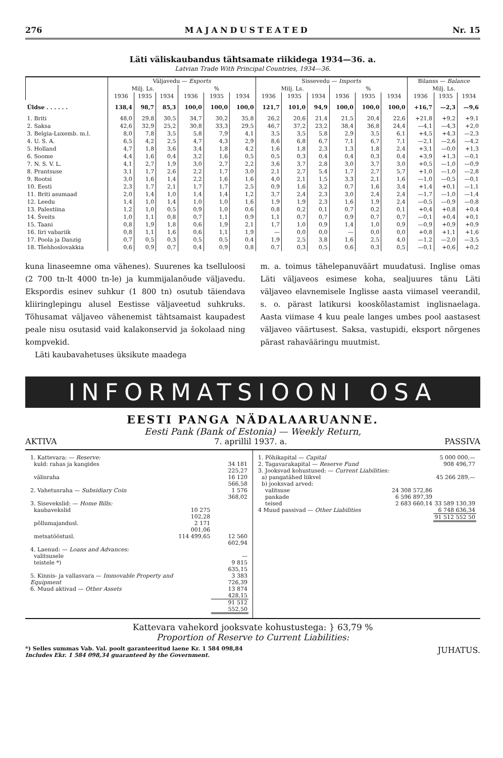276 MAJANDUSTEATED Nr. 15
Läti väliskaubandus tähtsamate riikidega 1934—36. a.
Latvian Trade With Principal Countries, 1934—36.
| | Väljavedu — Exports | | | | | | Sissevedu — Imports | | | | | | Bilanss — Balance | | |
| --- | --- | --- | --- | --- | --- | --- | --- | --- | --- | --- | --- | --- | --- | --- | --- |
| | Milj. Ls. | | | % | | | Milj. Ls. | | | % | | | Milj. Ls. | | |
| | 1936 | 1935 | 1934 | 1936 | 1935 | 1934 | 1936 | 1935 | 1934 | 1936 | 1935 | 1934 | 1936 | 1935 | 1934 |
| Üldse . . . . . . | 138,4 | 98,7 | 85,3 | 100,0 | 100,0 | 100,0 | 121,7 | 101,0 | 94,9 | 100,0 | 100,0 | 100,0 | +16,7 | —2,3 | —9,6 |
| 1. Briti | 48,0 | 29,8 | 30,5 | 34,7 | 30,2 | 35,8 | 26,2 | 20,6 | 21,4 | 21,5 | 20,4 | 22,6 | +21,8 | +9,2 | +9,1 |
| 2. Saksa | 42,6 | 32,9 | 25,2 | 30,8 | 33,3 | 29,5 | 46,7 | 37,2 | 23,2 | 38,4 | 36,8 | 24,4 | —4,1 | —4,3 | +2,0 |
| 3. Belgia-Luxemb. m.l. | 8,0 | 7,8 | 3,5 | 5,8 | 7,9 | 4,1 | 3,5 | 3,5 | 5,8 | 2,9 | 3,5 | 6,1 | +4,5 | +4,3 | —2,3 |
| 4. U. S. A. | 6,5 | 4,2 | 2,5 | 4,7 | 4,3 | 2,9 | 8,6 | 6,8 | 6,7 | 7,1 | 6,7 | 7,1 | —2,1 | —2,6 | —4,2 |
| 5. Holland | 4,7 | 1,8 | 3,6 | 3,4 | 1,8 | 4,2 | 1,6 | 1,8 | 2,3 | 1,3 | 1,8 | 2,4 | +3,1 | —0,0 | +1,3 |
| 6. Soome | 4,4 | 1,6 | 0,4 | 3,2 | 1,6 | 0,5 | 0,5 | 0,3 | 0,4 | 0,4 | 0,3 | 0,4 | +3,9 | +1,3 | —0,1 |
| 7. N. S. V. L. | 4,1 | 2,7 | 1,9 | 3,0 | 2,7 | 2,2 | 3,6 | 3,7 | 2,8 | 3,0 | 3,7 | 3,0 | +0,5 | —1,0 | —0,9 |
| 8. Prantsuse | 3,1 | 1,7 | 2,6 | 2,2 | 1,7 | 3,0 | 2,1 | 2,7 | 5,4 | 1,7 | 2,7 | 5,7 | +1,0 | —1,0 | —2,8 |
| 9. Rootsi | 3,0 | 1,6 | 1,4 | 2,2 | 1,6 | 1,6 | 4,0 | 2,1 | 1,5 | 3,3 | 2,1 | 1,6 | —1,0 | —0,5 | —0,1 |
| 10. Eesti | 2,3 | 1,7 | 2,1 | 1,7 | 1,7 | 2,5 | 0,9 | 1,6 | 3,2 | 0,7 | 1,6 | 3,4 | +1,4 | +0,1 | —1,1 |
| 11. Briti asumaad | 2,0 | 1,4 | 1,0 | 1,4 | 1,4 | 1,2 | 3,7 | 2,4 | 2,3 | 3,0 | 2,4 | 2,4 | —1,7 | —1,0 | —1,4 |
| 12. Leedu | 1,4 | 1,0 | 1,4 | 1,0 | 1,0 | 1,6 | 1,9 | 1,9 | 2,3 | 1,6 | 1,9 | 2,4 | —0,5 | —0,9 | —0,8 |
| 13. Palestiina | 1,2 | 1,0 | 0,5 | 0,9 | 1,0 | 0,6 | 0,8 | 0,2 | 0,1 | 0,7 | 0,2 | 0,1 | +0,4 | +0,8 | +0,4 |
| 14. Šveits | 1,0 | 1,1 | 0,8 | 0,7 | 1,1 | 0,9 | 1,1 | 0,7 | 0,7 | 0,9 | 0,7 | 0,7 | —0,1 | +0,4 | +0,1 |
| 15. Taani | 0,8 | 1,9 | 1,8 | 0,6 | 1,9 | 2,1 | 1,7 | 1,0 | 0,9 | 1,4 | 1,0 | 0,9 | —0,9 | +0,9 | +0,9 |
| 16. Iiri vabariik | 0,8 | 1,1 | 1,6 | 0,6 | 1,1 | 1,9 | — | 0,0 | 0,0 | — | 0,0 | 0,0 | +0,8 | +1,1 | +1,6 |
| 17. Poola ja Danzig | 0,7 | 0,5 | 0,3 | 0,5 | 0,5 | 0,4 | 1,9 | 2,5 | 3,8 | 1,6 | 2,5 | 4,0 | —1,2 | —2,0 | —3,5 |
| 18. Tšehhoslovakkia | 0,6 | 0,9 | 0,7 | 0,4 | 0,9 | 0,8 | 0,7 | 0,3 | 0,5 | 0,6 | 0,3 | 0,5 | —0,1 | +0,6 | +0,2 |
kuna linaseemne oma vähenes). Suurenes ka tselluloosi (2 700 tn-lt 4000 tn-le) ja kummijalanõude väljavedu. Ekspordis esinev suhkur (1 800 tn) osutub täiendava kliiringlepingu alusel Eestisse väljaveetud suhkruks. Tõhusamat väljaveo vähenemist tähtsamaist kaupadest peale nisu osutasid vaid kalakonservid ja šokolaad ning kompvekid.
Läti kaubavahetuses üksikute maadega
m. a. toimus tähelepanuväärt muudatusi. Inglise omas Läti väljaveos esimese koha, sealjuures tänu Läti väljaveo elavnemisele Inglisse aasta viimasel veerandil, s. o. pärast latikursi kooskõlastamist inglisnaelaga. Aasta viimase 4 kuu peale langes umbes pool aastasest väljaveo väärtusest. Saksa, vastupidi, eksport nõrgenes pärast rahavääringu muutmist.
INFORMATSIOONI OSA
EESTI PANGA NÄDALAARUANNE.
Eesti Pank (Bank of Estonia) — Weekly Return,
AKTIVA 7. aprillil 1937. a. PASSIVA
| 1. Kattevara: — Reserve: | | |
| kuld: rahas ja kangides | | 34 181 225,27 |
| välisraha | | 16 120 566,58 |
| 2. Vahetusraha — Subsidiary Coin | | 1 576 368,02 |
| 3. Sisevekslid: — Home Bills: | | |
| kaubavekslid | 10 275 102,28 | |
| põllumajandusl. | 2 171 001,06 | |
| metsatööstusl. | 114 499,65 | 12 560 602,94 |
| 4. Laenud: — Loans and Advances: | | |
| valitsusele | | — |
| teistele *) | | 9 815 635,15 |
| 5. Kinnis- ja vallasvara — Immovable Property and Equipment | | 3 383 726,39 |
| 6. Muud aktivad — Other Assets | | 13 874 428,15 |
| | | 91 512 552,50 |
| 1. Põhikapital — Capital | | 5 000 000,— |
| 2. Tagavarakapital — Reserve Fund | | 908 496,77 |
| 3. Jooksvad kohustused: — Current Liabilities: | | |
| a) pangatähed liikvel | | 45 266 289,— |
| b) jooksvad arved: | | |
| valitsuse | 24 308 572,86 | |
| pankade | 6 596 897,39 | |
| teised | 2 683 660,14 | 33 589 130,39 |
| 4 Muud passivad — Other Liabilities | | 6 748 636,34 |
| | | 91 512 552 50 |
Kattevara vahekord jooksvate kohustustega: } 63,79 %
Proportion of Reserve to Current Liabilities:
*) Selles summas Vab. Val. poolt garanteeritud laene Kr. 1 584 098,84
Includes Ekr. 1 584 098,34 guaranteed by the Government. JUHATUS.